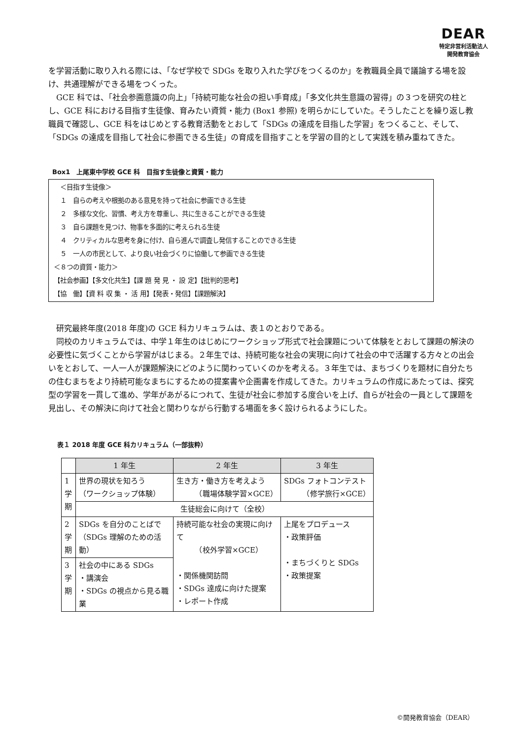DEAR
特定非営利活動法人
開発教育協会
を学習活動に取り入れる際には、「なぜ学校で SDGs を取り入れた学びをつくるのか」を教職員全員で議論する場を設け、共通理解ができる場をつくった。
GCE 科では、「社会参画意識の向上」「持続可能な社会の担い手育成」「多文化共生意識の習得」の３つを研究の柱とし、GCE 科における目指す生徒像、育みたい資質・能力 (Box1 参照) を明らかにしていた。そうしたことを繰り返し教職員で確認し、GCE 科をはじめとする教育活動をとおして「SDGs の達成を目指した学習」をつくること、そして、「SDGs の達成を目指して社会に参画できる生徒」の育成を目指すことを学習の目的として実践を積み重ねてきた。
Box1　上尾東中学校 GCE 科　目指す生徒像と資質・能力
　＜目指す生徒像＞
　１　自らの考えや根拠のある意見を持って社会に参画できる生徒
　２　多様な文化、習慣、考え方を尊重し、共に生きることができる生徒
　３　自ら課題を見つけ、物事を多面的に考えられる生徒
　４　クリティカルな思考を身に付け、自ら進んで調査し発信することのできる生徒
　５　一人の市民として、より良い社会づくりに協働して参画できる生徒
＜８つの資質・能力＞
【社会参画】【多文化共生】【課 題 発 見 ・ 設 定】【批判的思考】
【協　働】【資 料 収 集 ・ 活 用】【発表・発信】【課題解決】
研究最終年度(2018 年度)の GCE 科カリキュラムは、表１のとおりである。
同校のカリキュラムでは、中学１年生のはじめにワークショップ形式で社会課題について体験をとおして課題の解決の必要性に気づくことから学習がはじまる。２年生では、持続可能な社会の実現に向けて社会の中で活躍する方々との出会いをとおして、一人一人が課題解決にどのように関わっていくのかを考える。３年生では、まちづくりを題材に自分たちの住むまちをより持続可能なまちにするための提案書や企画書を作成してきた。カリキュラムの作成にあたっては、探究型の学習を一貫して進め、学年があがるにつれて、生徒が社会に参加する度合いを上げ、自らが社会の一員として課題を見出し、その解決に向けて社会と関わりながら行動する場面を多く設けられるようにした。
表１ 2018 年度 GCE 科カリキュラム（一部抜粋）
| | 1 年生 | 2 年生 | 3 年生 |
| --- | --- | --- | --- |
| 1 学 期 | 世界の現状を知ろう （ワークショップ体験） | 生き方・働き方を考えよう （職場体験学習×GCE） | SDGs フォトコンテスト （修学旅行×GCE） |
| | 生徒総会に向けて（全校） | | |
| 2 学 期 | SDGs を自分のことばで （SDGs 理解のための活動） | 持続可能な社会の実現に向けて （校外学習×GCE） ・関係機関訪問 ・SDGs 達成に向けた提案 ・レポート作成 | 上尾をプロデュース ・政策評価 ・まちづくりと SDGs ・政策提案 |
| 3 学 期 | 社会の中にある SDGs ・講演会 ・SDGs の視点から見る職業 | | |
©開発教育協会（DEAR）